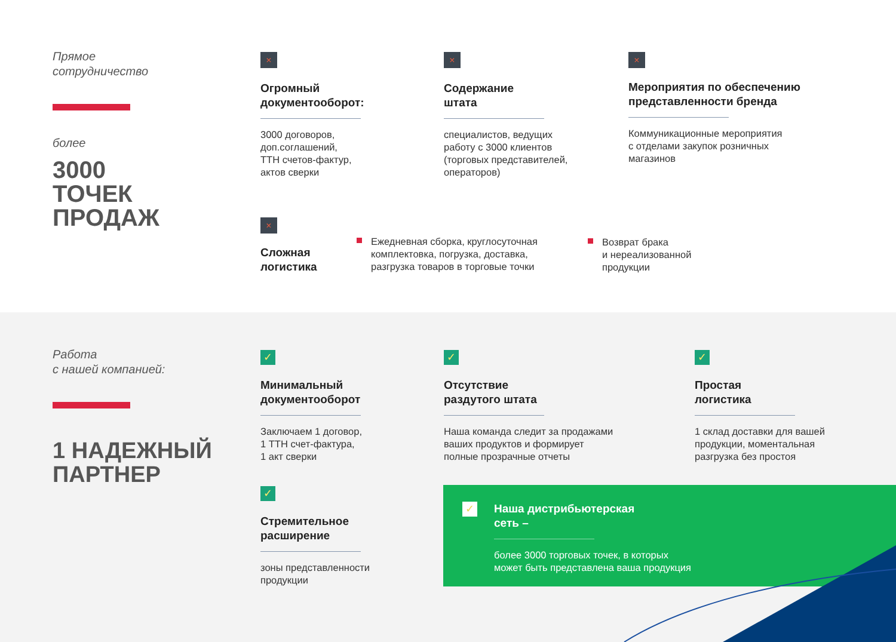Прямое
сотрудничество
более
3000
ТОЧЕК
ПРОДАЖ
×
Огромный
документооборот:
3000 договоров,
доп.соглашений,
ТТН счетов-фактур,
актов сверки
×
Содержание
штата
специалистов, ведущих
работу с 3000 клиентов
(торговых представителей,
операторов)
×
Мероприятия по обеспечению
представленности бренда
Коммуникационные мероприятия
с отделами закупок розничных
магазинов
×
Сложная
логистика
Ежедневная сборка, круглосуточная
комплектовка, погрузка, доставка,
разгрузка товаров в торговые точки
Возврат брака
и нереализованной
продукции
Работа
с нашей компанией:
1 НАДЕЖНЫЙ
ПАРТНЕР
✓
Минимальный
документооборот
Заключаем 1 договор,
1 ТТН счет-фактура,
1 акт сверки
✓
Отсутствие
раздутого штата
Наша команда следит за продажами
ваших продуктов и формирует
полные прозрачные отчеты
✓
Простая
логистика
1 склад доставки для вашей
продукции, моментальная
разгрузка без простоя
✓
Стремительное
расширение
зоны представленности
продукции
✓
Наша дистрибьютерская
сеть –
более 3000 торговых точек, в которых
может быть представлена ваша продукция